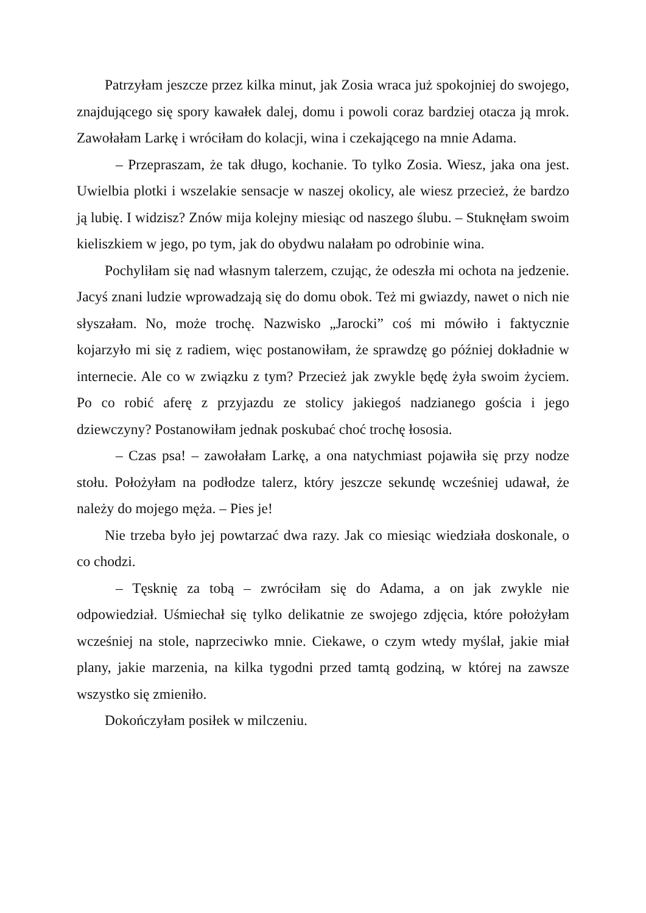Patrzyłam jeszcze przez kilka minut, jak Zosia wraca już spokojniej do swojego, znajdującego się spory kawałek dalej, domu i powoli coraz bardziej otacza ją mrok. Zawołałam Larkę i wróciłam do kolacji, wina i czekającego na mnie Adama.
– Przepraszam, że tak długo, kochanie. To tylko Zosia. Wiesz, jaka ona jest. Uwielbia plotki i wszelakie sensacje w naszej okolicy, ale wiesz przecież, że bardzo ją lubię. I widzisz? Znów mija kolejny miesiąc od naszego ślubu. – Stuknęłam swoim kieliszkiem w jego, po tym, jak do obydwu nalałam po odrobinie wina.
Pochyliłam się nad własnym talerzem, czując, że odeszła mi ochota na jedzenie. Jacyś znani ludzie wprowadzają się do domu obok. Też mi gwiazdy, nawet o nich nie słyszałam. No, może trochę. Nazwisko „Jarocki” coś mi mówiło i faktycznie kojarzyło mi się z radiem, więc postanowiłam, że sprawdzę go później dokładnie w internecie. Ale co w związku z tym? Przecież jak zwykle będę żyła swoim życiem. Po co robić aferę z przyjazdu ze stolicy jakiegoś nadzianego gościa i jego dziewczyny? Postanowiłam jednak poskubać choć trochę łososia.
– Czas psa! – zawołałam Larkę, a ona natychmiast pojawiła się przy nodze stołu. Położyłam na podłodze talerz, który jeszcze sekundę wcześniej udawał, że należy do mojego męża. – Pies je!
Nie trzeba było jej powtarzać dwa razy. Jak co miesiąc wiedziała doskonale, o co chodzi.
– Tęsknię za tobą – zwróciłam się do Adama, a on jak zwykle nie odpowiedział. Uśmiechał się tylko delikatnie ze swojego zdjęcia, które położyłam wcześniej na stole, naprzeciwko mnie. Ciekawe, o czym wtedy myślał, jakie miał plany, jakie marzenia, na kilka tygodni przed tamtą godziną, w której na zawsze wszystko się zmieniło.
Dokończyłam posiłek w milczeniu.